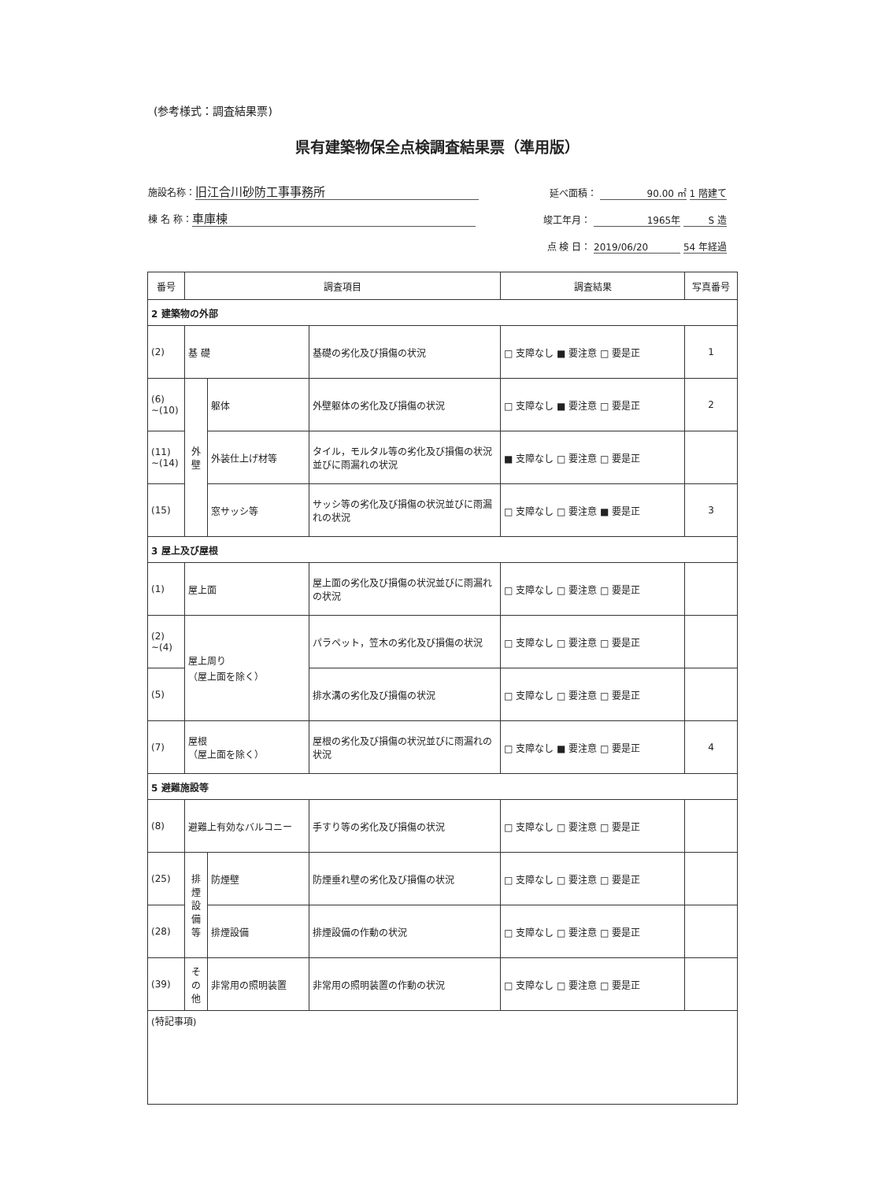(参考様式：調査結果票)
県有建築物保全点検調査結果票（準用版）
施設名称： 旧江合川砂防工事事務所 延べ面積： 90.00 ㎡ 1 階建て
棟 名 称： 車庫棟 竣工年月： 1965年 S 造
点 検 日： 2019/06/20 54 年経過
| 番号 | 調査項目 | | | 調査結果 | 写真番号 |
| --- | --- | --- | --- | --- | --- |
| 2 建築物の外部 | | | | | |
| (2) | 基 礎 | | 基礎の劣化及び損傷の状況 | □ 支障なし ■ 要注意 □ 要是正 | 1 |
| (6) ~(10) | 外 壁 | 躯体 | 外壁躯体の劣化及び損傷の状況 | □ 支障なし ■ 要注意 □ 要是正 | 2 |
| (11) ~(14) | | 外装仕上げ材等 | タイル，モルタル等の劣化及び損傷の状況並びに雨漏れの状況 | ■ 支障なし □ 要注意 □ 要是正 | |
| (15) | | 窓サッシ等 | サッシ等の劣化及び損傷の状況並びに雨漏れの状況 | □ 支障なし □ 要注意 ■ 要是正 | 3 |
| 3 屋上及び屋根 | | | | | |
| (1) | 屋上面 | | 屋上面の劣化及び損傷の状況並びに雨漏れの状況 | □ 支障なし □ 要注意 □ 要是正 | |
| (2) ~(4) | 屋上周り （屋上面を除く） | | パラペット，笠木の劣化及び損傷の状況 | □ 支障なし □ 要注意 □ 要是正 | |
| (5) | | | 排水溝の劣化及び損傷の状況 | □ 支障なし □ 要注意 □ 要是正 | |
| (7) | 屋根 （屋上面を除く） | | 屋根の劣化及び損傷の状況並びに雨漏れの状況 | □ 支障なし ■ 要注意 □ 要是正 | 4 |
| 5 避難施設等 | | | | | |
| (8) | 避難上有効なバルコニー | | 手すり等の劣化及び損傷の状況 | □ 支障なし □ 要注意 □ 要是正 | |
| (25) | 排 煙 設 備 等 | 防煙壁 | 防煙垂れ壁の劣化及び損傷の状況 | □ 支障なし □ 要注意 □ 要是正 | |
| (28) | | 排煙設備 | 排煙設備の作動の状況 | □ 支障なし □ 要注意 □ 要是正 | |
| (39) | そ の 他 | 非常用の照明装置 | 非常用の照明装置の作動の状況 | □ 支障なし □ 要注意 □ 要是正 | |
| (特記事項) | | | | | |